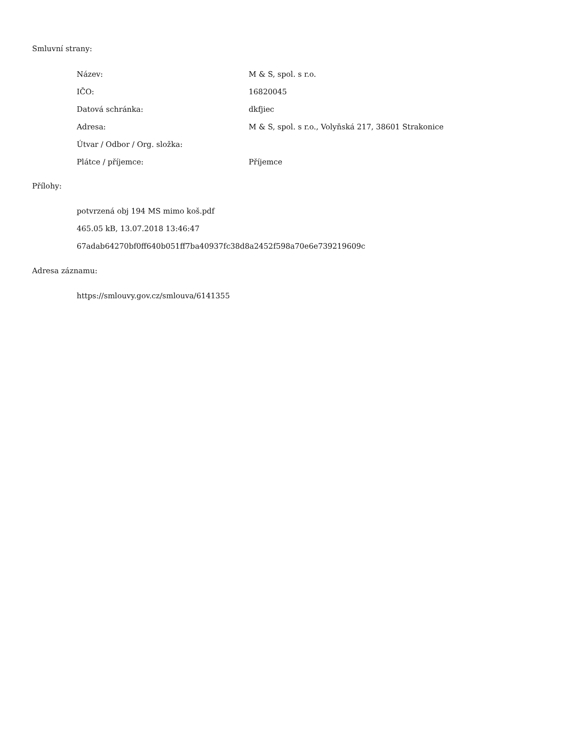Smluvní strany:
| Název: | M & S, spol. s r.o. |
| IČO: | 16820045 |
| Datová schránka: | dkfjiec |
| Adresa: | M & S, spol. s r.o., Volyňská 217, 38601 Strakonice |
| Útvar / Odbor / Org. složka: | |
| Plátce / příjemce: | Příjemce |
Přílohy:
potvrzená obj 194 MS mimo koš.pdf
465.05 kB, 13.07.2018 13:46:47
67adab64270bf0ff640b051ff7ba40937fc38d8a2452f598a70e6e739219609c
Adresa záznamu:
https://smlouvy.gov.cz/smlouva/6141355